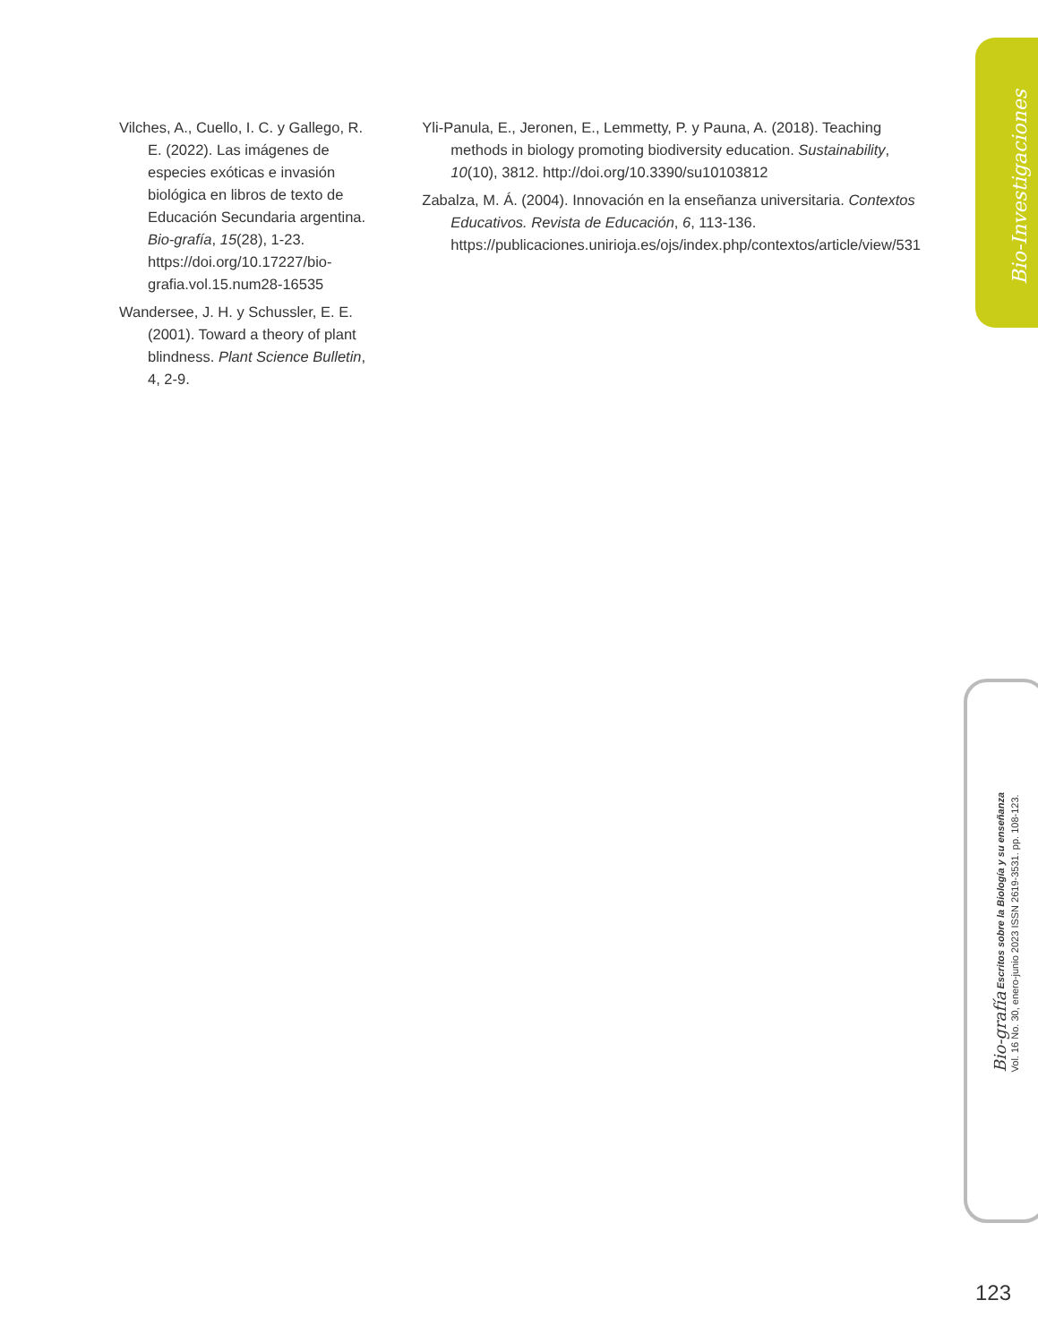Bio-Investigaciones
Vilches, A., Cuello, I. C. y Gallego, R. E. (2022). Las imágenes de especies exóticas e invasión biológica en libros de texto de Educación Secundaria argentina. Bio-grafía, 15(28), 1-23. https://doi.org/10.17227/bio-grafia.vol.15.num28-16535
Wandersee, J. H. y Schussler, E. E. (2001). Toward a theory of plant blindness. Plant Science Bulletin, 4, 2-9.
Yli-Panula, E., Jeronen, E., Lemmetty, P. y Pauna, A. (2018). Teaching methods in biology promoting biodiversity education. Sustainability, 10(10), 3812. http://doi.org/10.3390/su10103812
Zabalza, M. Á. (2004). Innovación en la enseñanza universitaria. Contextos Educativos. Revista de Educación, 6, 113-136. https://publicaciones.unirioja.es/ojs/index.php/contextos/article/view/531
Bio-grafía Escritos sobre la Biología y su enseñanza
Vol. 16 No. 30, enero-junio 2023 ISSN 2619-3531. pp. 108-123.
123